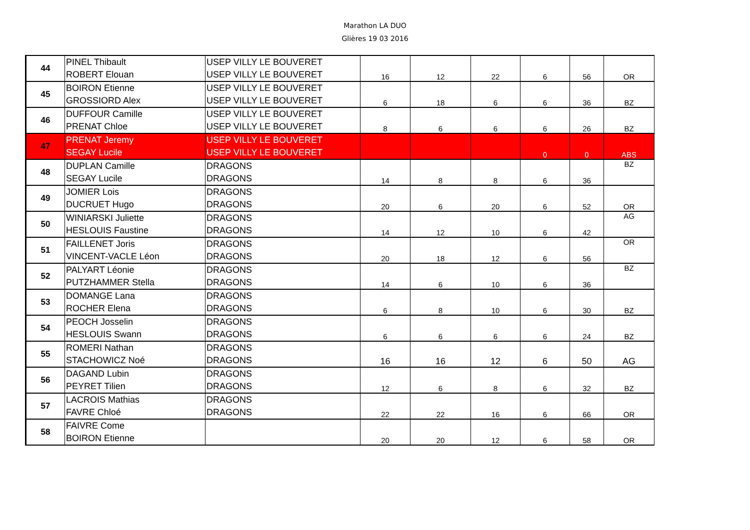Marathon LA DUO
Glières 19 03 2016
| 44 | PINEL Thibault | USEP VILLY LE BOUVERET | 16 | 12 | 22 | 6 | 56 | OR |
| | ROBERT Elouan | USEP VILLY LE BOUVERET | | | | | | |
| 45 | BOIRON Etienne | USEP VILLY LE BOUVERET | 6 | 18 | 6 | 6 | 36 | BZ |
| | GROSSIORD Alex | USEP VILLY LE BOUVERET | | | | | | |
| 46 | DUFFOUR Camille | USEP VILLY LE BOUVERET | 8 | 6 | 6 | 6 | 26 | BZ |
| | PRENAT Chloe | USEP VILLY LE BOUVERET | | | | | | |
| 47 | PRENAT Jeremy | USEP VILLY LE BOUVERET | | | | 0 | 0 | ABS |
| | SEGAY Lucile | USEP VILLY LE BOUVERET | | | | | | |
| 48 | DUPLAN Camille | DRAGONS | 14 | 8 | 8 | 6 | 36 | BZ |
| | SEGAY Lucile | DRAGONS | | | | | | |
| 49 | JOMIER Lois | DRAGONS | 20 | 6 | 20 | 6 | 52 | OR |
| | DUCRUET Hugo | DRAGONS | | | | | | |
| 50 | WINIARSKI Juliette | DRAGONS | 14 | 12 | 10 | 6 | 42 | AG |
| | HESLOUIS Faustine | DRAGONS | | | | | | |
| 51 | FAILLENET Joris | DRAGONS | 20 | 18 | 12 | 6 | 56 | OR |
| | VINCENT-VACLE Léon | DRAGONS | | | | | | |
| 52 | PALYART Léonie | DRAGONS | 14 | 6 | 10 | 6 | 36 | BZ |
| | PUTZHAMMER Stella | DRAGONS | | | | | | |
| 53 | DOMANGE Lana | DRAGONS | 6 | 8 | 10 | 6 | 30 | BZ |
| | ROCHER Elena | DRAGONS | | | | | | |
| 54 | PEOCH Josselin | DRAGONS | 6 | 6 | 6 | 6 | 24 | BZ |
| | HESLOUIS Swann | DRAGONS | | | | | | |
| 55 | ROMERI Nathan | DRAGONS | 16 | 16 | 12 | 6 | 50 | AG |
| | STACHOWICZ Noé | DRAGONS | | | | | | |
| 56 | DAGAND Lubin | DRAGONS | 12 | 6 | 8 | 6 | 32 | BZ |
| | PEYRET Tilien | DRAGONS | | | | | | |
| 57 | LACROIS Mathias | DRAGONS | 22 | 22 | 16 | 6 | 66 | OR |
| | FAVRE Chloé | DRAGONS | | | | | | |
| 58 | FAIVRE Come | | 20 | 20 | 12 | 6 | 58 | OR |
| | BOIRON Etienne | | | | | | | |